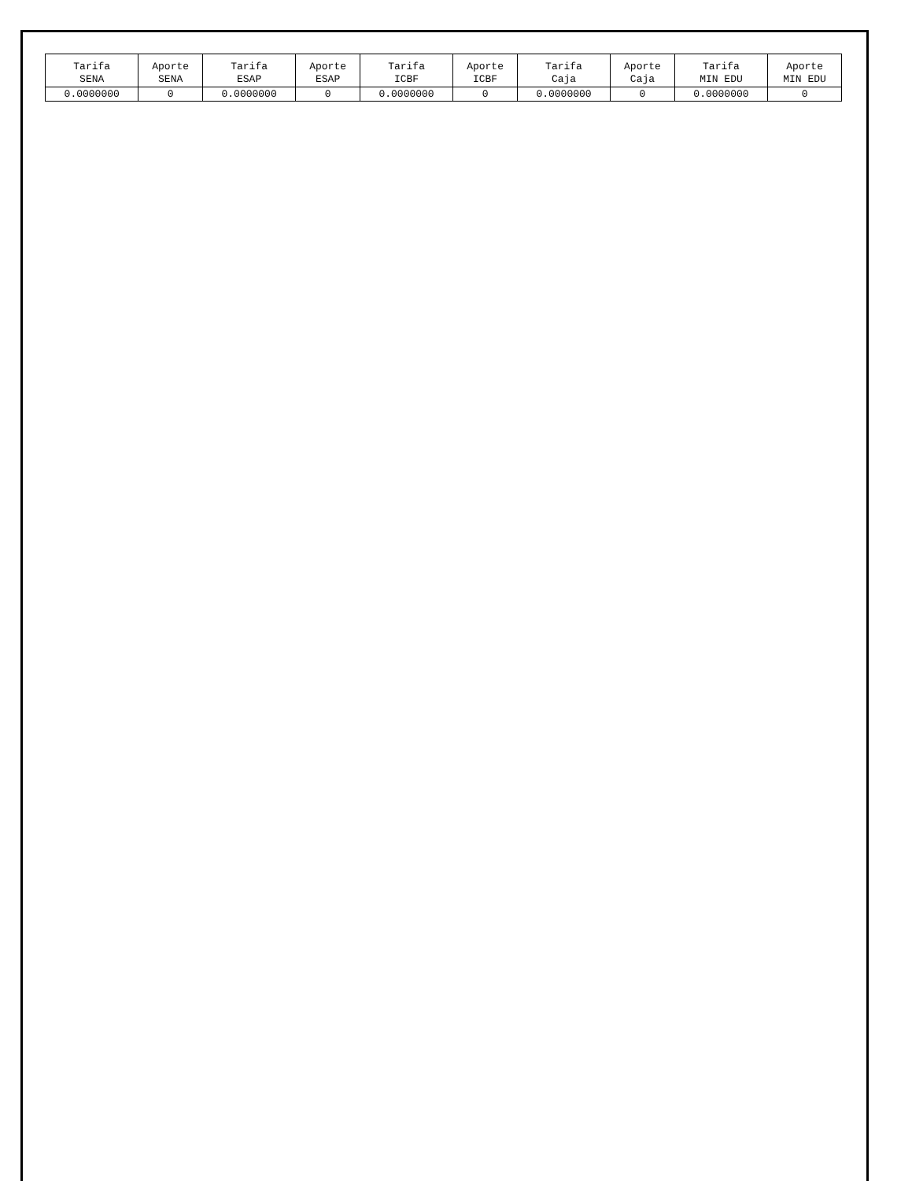| Tarifa SENA | Aporte SENA | Tarifa ESAP | Aporte ESAP | Tarifa ICBF | Aporte ICBF | Tarifa Caja | Aporte Caja | Tarifa MIN EDU | Aporte MIN EDU |
| --- | --- | --- | --- | --- | --- | --- | --- | --- | --- |
| 0.0000000 | 0 | 0.0000000 | 0 | 0.0000000 | 0 | 0.0000000 | 0 | 0.0000000 | 0 |